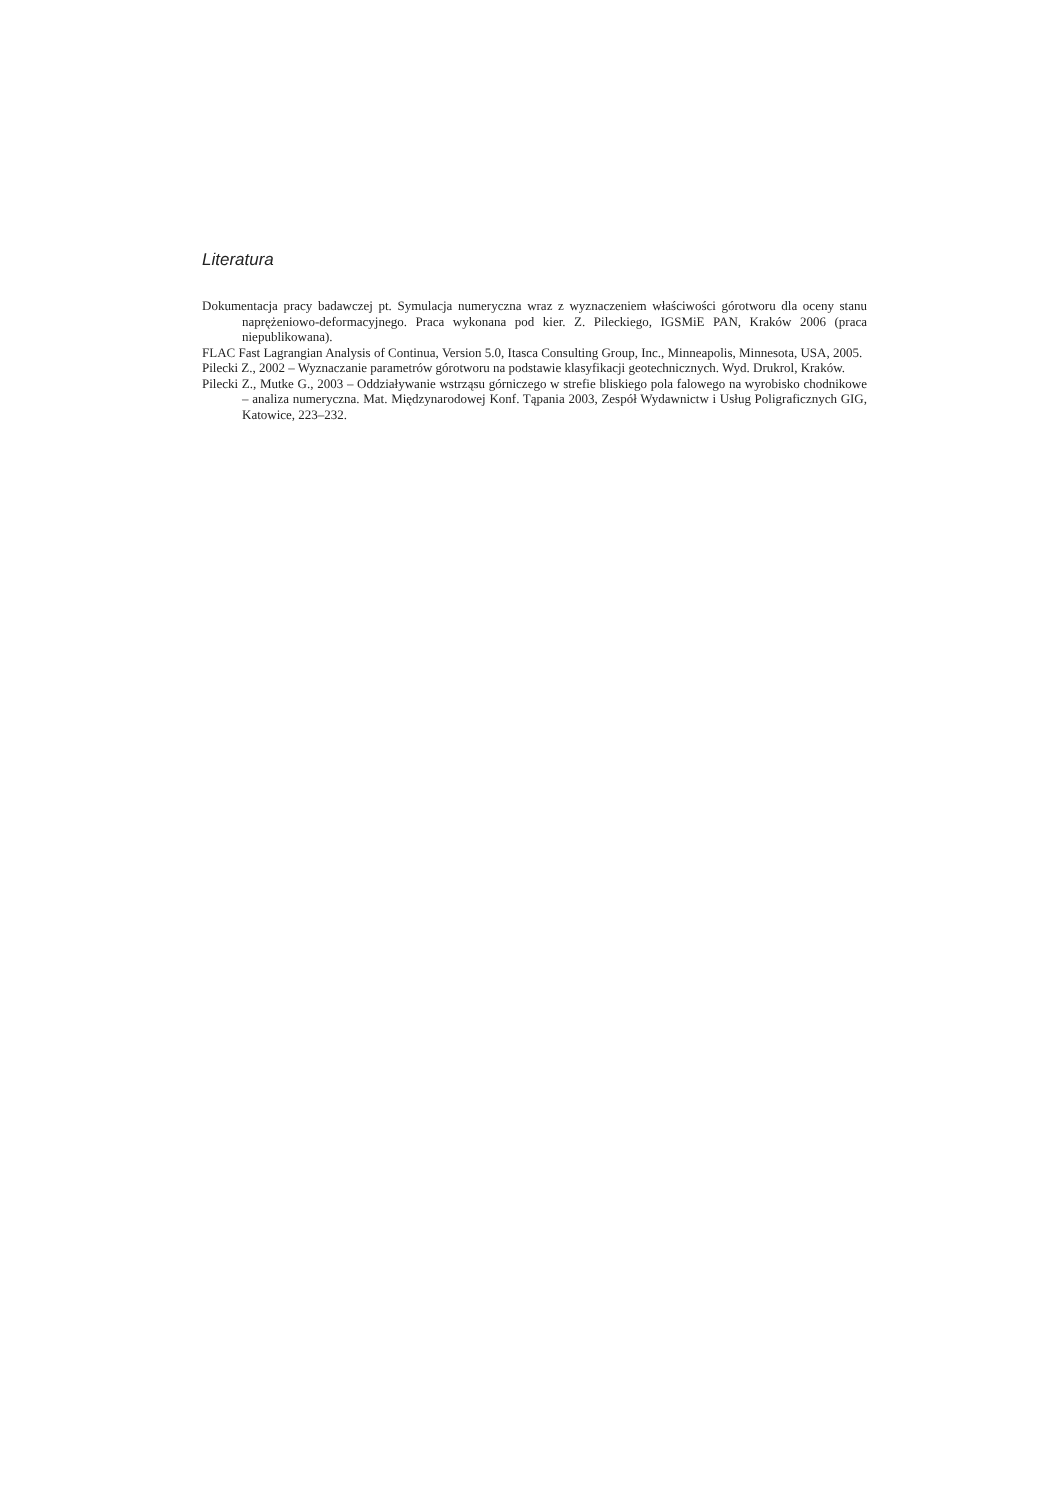Literatura
Dokumentacja pracy badawczej pt. Symulacja numeryczna wraz z wyznaczeniem właściwości górotworu dla oceny stanu naprężeniowo-deformacyjnego. Praca wykonana pod kier. Z. Pileckiego, IGSMiE PAN, Kraków 2006 (praca niepublikowana).
FLAC Fast Lagrangian Analysis of Continua, Version 5.0, Itasca Consulting Group, Inc., Minneapolis, Minnesota, USA, 2005.
Pilecki Z., 2002 – Wyznaczanie parametrów górotworu na podstawie klasyfikacji geotechnicznych. Wyd. Drukrol, Kraków.
Pilecki Z., Mutke G., 2003 – Oddziaływanie wstrząsu górniczego w strefie bliskiego pola falowego na wyrobisko chodnikowe – analiza numeryczna. Mat. Międzynarodowej Konf. Tąpania 2003, Zespół Wydawnictw i Usług Poligraficznych GIG, Katowice, 223–232.